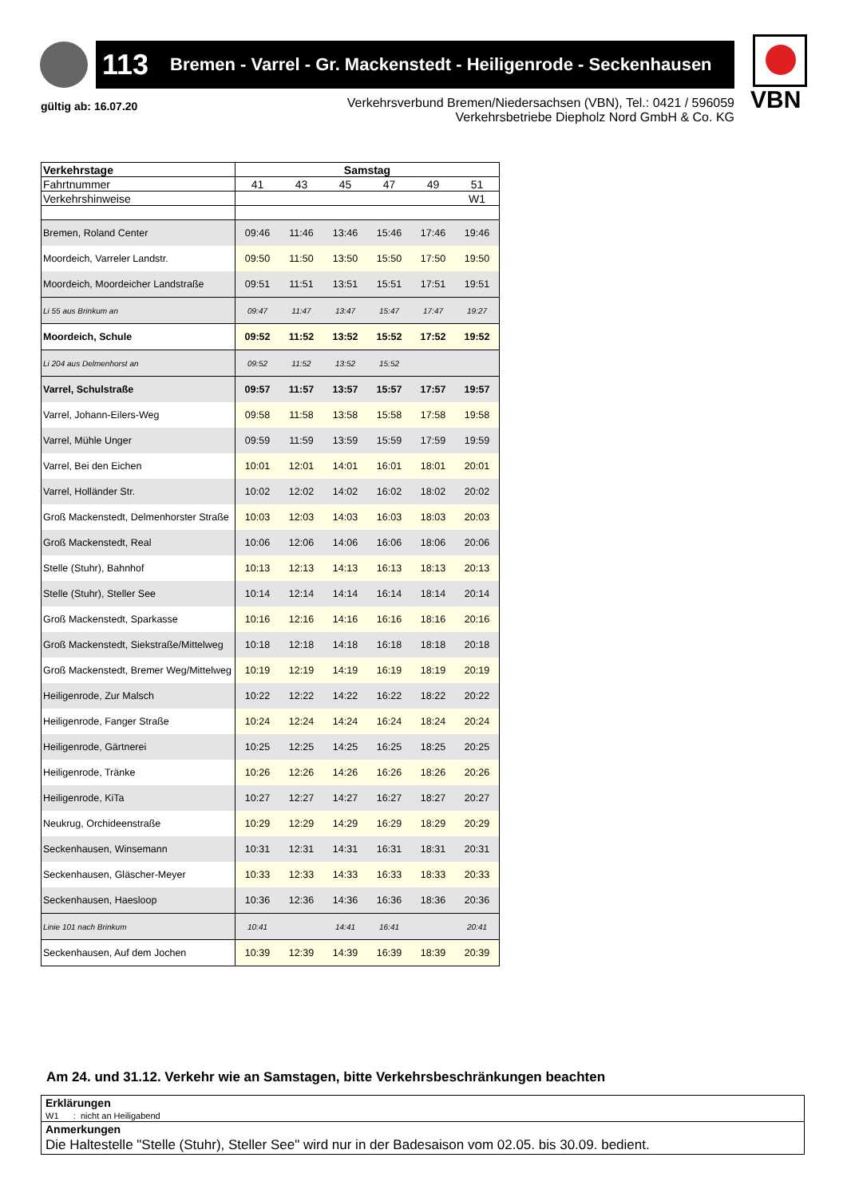113 Bremen - Varrel - Gr. Mackenstedt - Heiligenrode - Seckenhausen
VBN
gültig ab: 16.07.20
Verkehrsverbund Bremen/Niedersachsen (VBN), Tel.: 0421 / 596059
Verkehrsbetriebe Diepholz Nord GmbH & Co. KG
| Verkehrstage | Samstag | | | | | |
| Fahrtnummer | 41 | 43 | 45 | 47 | 49 | 51 |
| Verkehrshinweise | | | | | | W1 |
| Bremen, Roland Center | 09:46 | 11:46 | 13:46 | 15:46 | 17:46 | 19:46 |
| Moordeich, Varreler Landstr. | 09:50 | 11:50 | 13:50 | 15:50 | 17:50 | 19:50 |
| Moordeich, Moordeicher Landstraße | 09:51 | 11:51 | 13:51 | 15:51 | 17:51 | 19:51 |
| Li 55 aus Brinkum an | 09:47 | 11:47 | 13:47 | 15:47 | 17:47 | 19:27 |
| Moordeich, Schule | 09:52 | 11:52 | 13:52 | 15:52 | 17:52 | 19:52 |
| Li 204 aus Delmenhorst an | 09:52 | 11:52 | 13:52 | 15:52 | | |
| Varrel, Schulstraße | 09:57 | 11:57 | 13:57 | 15:57 | 17:57 | 19:57 |
| Varrel, Johann-Eilers-Weg | 09:58 | 11:58 | 13:58 | 15:58 | 17:58 | 19:58 |
| Varrel, Mühle Unger | 09:59 | 11:59 | 13:59 | 15:59 | 17:59 | 19:59 |
| Varrel, Bei den Eichen | 10:01 | 12:01 | 14:01 | 16:01 | 18:01 | 20:01 |
| Varrel, Holländer Str. | 10:02 | 12:02 | 14:02 | 16:02 | 18:02 | 20:02 |
| Groß Mackenstedt, Delmenhorster Straße | 10:03 | 12:03 | 14:03 | 16:03 | 18:03 | 20:03 |
| Groß Mackenstedt, Real | 10:06 | 12:06 | 14:06 | 16:06 | 18:06 | 20:06 |
| Stelle (Stuhr), Bahnhof | 10:13 | 12:13 | 14:13 | 16:13 | 18:13 | 20:13 |
| Stelle (Stuhr), Steller See | 10:14 | 12:14 | 14:14 | 16:14 | 18:14 | 20:14 |
| Groß Mackenstedt, Sparkasse | 10:16 | 12:16 | 14:16 | 16:16 | 18:16 | 20:16 |
| Groß Mackenstedt, Siekstraße/Mittelweg | 10:18 | 12:18 | 14:18 | 16:18 | 18:18 | 20:18 |
| Groß Mackenstedt, Bremer Weg/Mittelweg | 10:19 | 12:19 | 14:19 | 16:19 | 18:19 | 20:19 |
| Heiligenrode, Zur Malsch | 10:22 | 12:22 | 14:22 | 16:22 | 18:22 | 20:22 |
| Heiligenrode, Fanger Straße | 10:24 | 12:24 | 14:24 | 16:24 | 18:24 | 20:24 |
| Heiligenrode, Gärtnerei | 10:25 | 12:25 | 14:25 | 16:25 | 18:25 | 20:25 |
| Heiligenrode, Tränke | 10:26 | 12:26 | 14:26 | 16:26 | 18:26 | 20:26 |
| Heiligenrode, KiTa | 10:27 | 12:27 | 14:27 | 16:27 | 18:27 | 20:27 |
| Neukrug, Orchideenstraße | 10:29 | 12:29 | 14:29 | 16:29 | 18:29 | 20:29 |
| Seckenhausen, Winsemann | 10:31 | 12:31 | 14:31 | 16:31 | 18:31 | 20:31 |
| Seckenhausen, Gläscher-Meyer | 10:33 | 12:33 | 14:33 | 16:33 | 18:33 | 20:33 |
| Seckenhausen, Haesloop | 10:36 | 12:36 | 14:36 | 16:36 | 18:36 | 20:36 |
| Linie 101 nach Brinkum | 10:41 | | 14:41 | 16:41 | | 20:41 |
| Seckenhausen, Auf dem Jochen | 10:39 | 12:39 | 14:39 | 16:39 | 18:39 | 20:39 |
Am 24. und 31.12. Verkehr wie an Samstagen, bitte Verkehrsbeschränkungen beachten
Erklärungen
W1 : nicht an Heiligabend
Anmerkungen
Die Haltestelle "Stelle (Stuhr), Steller See" wird nur in der Badesaison vom 02.05. bis 30.09. bedient.